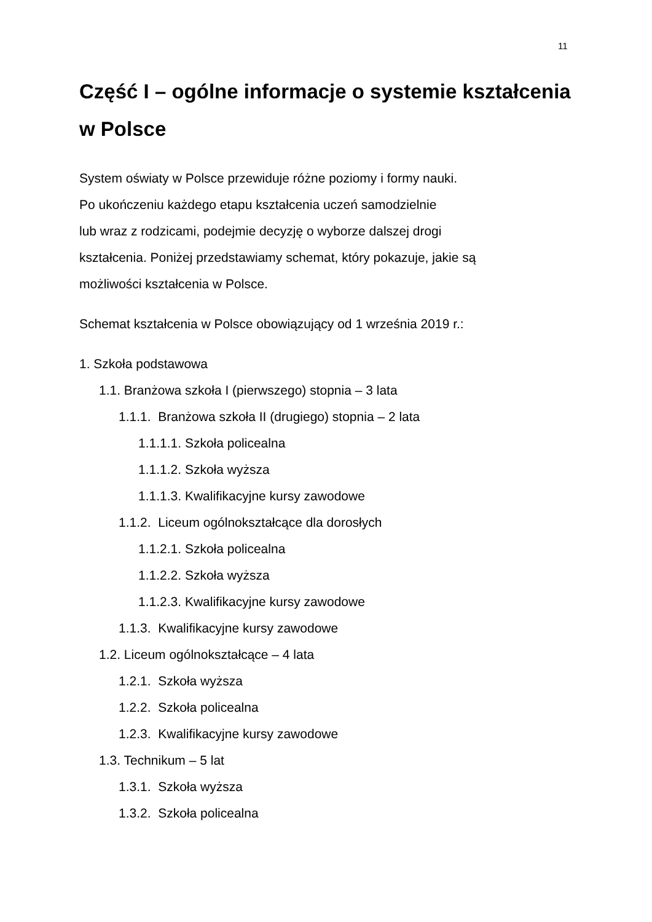11
Część I – ogólne informacje o systemie kształcenia w Polsce
System oświaty w Polsce przewiduje różne poziomy i formy nauki.
Po ukończeniu każdego etapu kształcenia uczeń samodzielnie
lub wraz z rodzicami, podejmie decyzję o wyborze dalszej drogi
kształcenia. Poniżej przedstawiamy schemat, który pokazuje, jakie są
możliwości kształcenia w Polsce.
Schemat kształcenia w Polsce obowiązujący od 1 września 2019 r.:
1. Szkoła podstawowa
1.1. Branżowa szkoła I (pierwszego) stopnia – 3 lata
1.1.1. Branżowa szkoła II (drugiego) stopnia – 2 lata
1.1.1.1. Szkoła policealna
1.1.1.2. Szkoła wyższa
1.1.1.3. Kwalifikacyjne kursy zawodowe
1.1.2. Liceum ogólnokształcące dla dorosłych
1.1.2.1. Szkoła policealna
1.1.2.2. Szkoła wyższa
1.1.2.3. Kwalifikacyjne kursy zawodowe
1.1.3. Kwalifikacyjne kursy zawodowe
1.2. Liceum ogólnokształcące – 4 lata
1.2.1. Szkoła wyższa
1.2.2. Szkoła policealna
1.2.3. Kwalifikacyjne kursy zawodowe
1.3. Technikum – 5 lat
1.3.1. Szkoła wyższa
1.3.2. Szkoła policealna